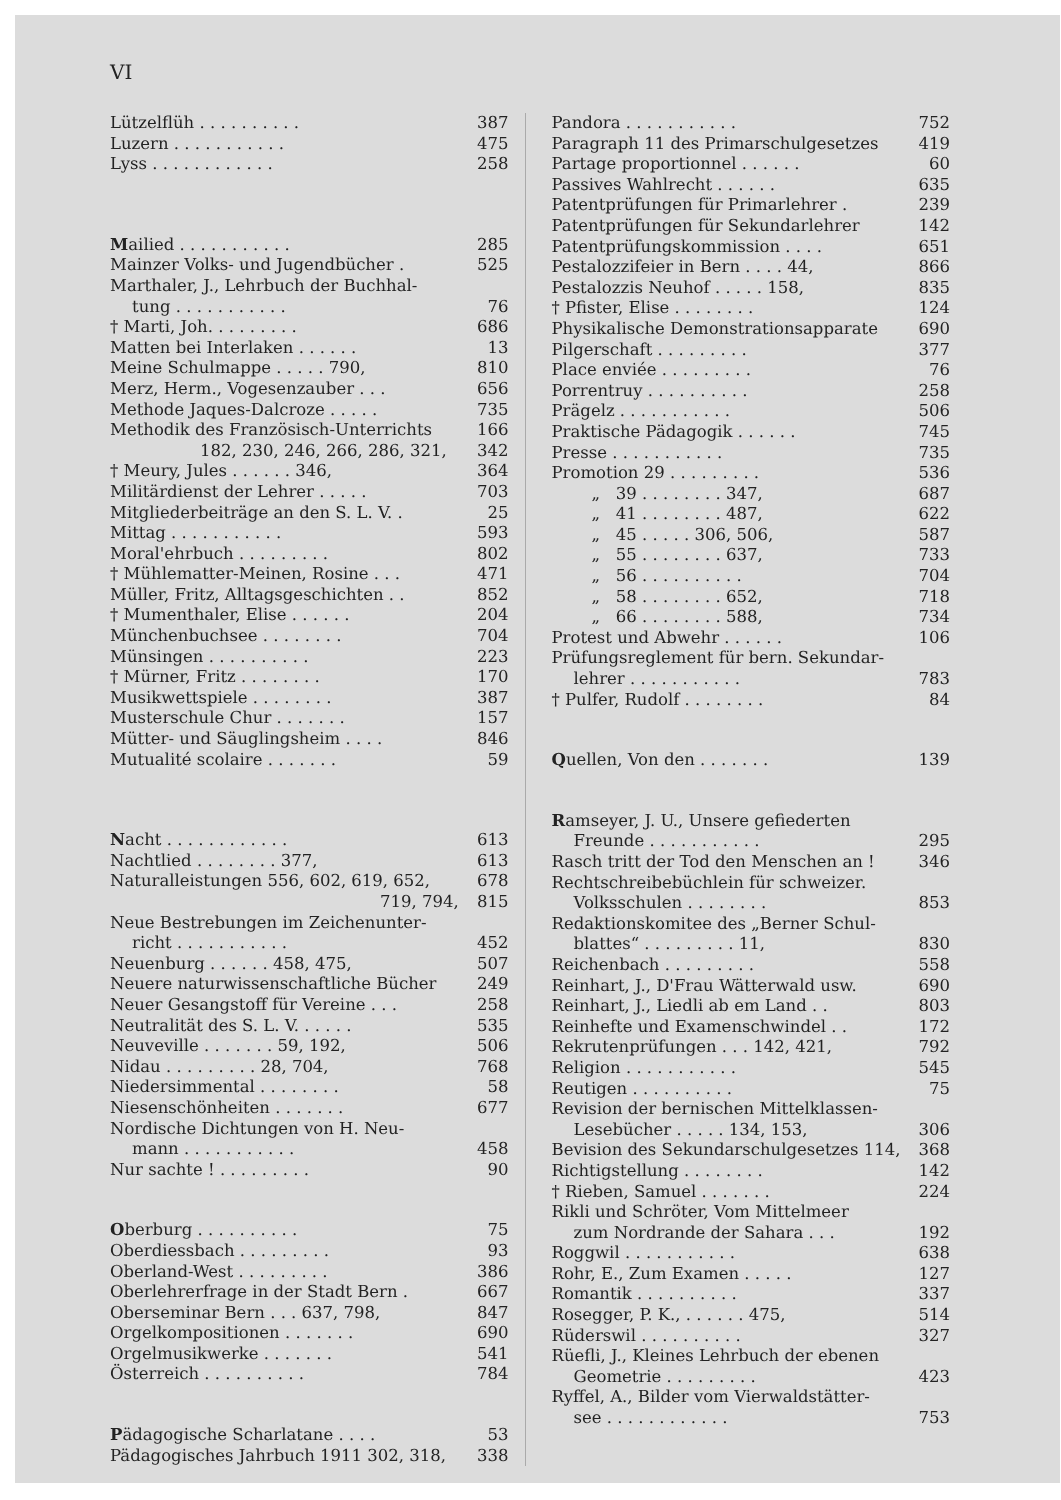VI
Lützelflüh . . . . . . . . . . 387
Luzern . . . . . . . . . . . 475
Lyss . . . . . . . . . . . . 258
Mailied . . . . . . . . . . . 285
Mainzer Volks- und Jugendbücher . 525
Marthaler, J., Lehrbuch der Buchhal-
tung . . . . . . . . . . . 76
† Marti, Joh. . . . . . . . . 686
Matten bei Interlaken . . . . . . 13
Meine Schulmappe . . . . . 790, 810
Merz, Herm., Vogesenzauber . . . 656
Methode Jaques-Dalcroze . . . . . 735
Methodik des Französisch-Unterrichts 166
182, 230, 246, 266, 286, 321, 342
† Meury, Jules . . . . . . 346, 364
Militärdienst der Lehrer . . . . . 703
Mitgliederbeiträge an den S. L. V. . 25
Mittag . . . . . . . . . . . 593
Moral'ehrbuch . . . . . . . . . 802
† Mühlematter-Meinen, Rosine . . . 471
Müller, Fritz, Alltagsgeschichten . . 852
† Mumenthaler, Elise . . . . . . 204
Münchenbuchsee . . . . . . . . 704
Münsingen . . . . . . . . . . 223
† Mürner, Fritz . . . . . . . . 170
Musikwettspiele . . . . . . . . 387
Musterschule Chur . . . . . . . 157
Mütter- und Säuglingsheim . . . . 846
Mutualité scolaire . . . . . . . 59
Nacht . . . . . . . . . . . . 613
Nachtlied . . . . . . . . 377, 613
Naturalleistungen 556, 602, 619, 652, 678
719, 794, 815
Neue Bestrebungen im Zeichenunter-
richt . . . . . . . . . . . 452
Neuenburg . . . . . . 458, 475, 507
Neuere naturwissenschaftliche Bücher 249
Neuer Gesangstoff für Vereine . . . 258
Neutralität des S. L. V. . . . . . 535
Neuveville . . . . . . . 59, 192, 506
Nidau . . . . . . . . . 28, 704, 768
Niedersimmental . . . . . . . . 58
Niesenschönheiten . . . . . . . 677
Nordische Dichtungen von H. Neu-
mann . . . . . . . . . . . 458
Nur sachte ! . . . . . . . . . 90
Oberburg . . . . . . . . . . 75
Oberdiessbach . . . . . . . . . 93
Oberland-West . . . . . . . . . 386
Oberlehrerfrage in der Stadt Bern . 667
Oberseminar Bern . . . 637, 798, 847
Orgelkompositionen . . . . . . . 690
Orgelmusikwerke . . . . . . . 541
Österreich . . . . . . . . . . 784
Pädagogische Scharlatane . . . . 53
Pädagogisches Jahrbuch 1911 302, 318, 338
Pandora . . . . . . . . . . . 752
Paragraph 11 des Primarschulgesetzes 419
Partage proportionnel . . . . . . 60
Passives Wahlrecht . . . . . . 635
Patentprüfungen für Primarlehrer . 239
Patentprüfungen für Sekundarlehrer 142
Patentprüfungskommission . . . . 651
Pestalozzifeier in Bern . . . . 44, 866
Pestalozzis Neuhof . . . . . 158, 835
† Pfister, Elise . . . . . . . . 124
Physikalische Demonstrationsapparate 690
Pilgerschaft . . . . . . . . . 377
Place enviée . . . . . . . . . 76
Porrentruy . . . . . . . . . . 258
Prägelz . . . . . . . . . . . 506
Praktische Pädagogik . . . . . . 745
Presse . . . . . . . . . . . 735
Promotion 29 . . . . . . . . . 536
„ 39 . . . . . . . . 347, 687
„ 41 . . . . . . . . 487, 622
„ 45 . . . . . 306, 506, 587
„ 55 . . . . . . . . 637, 733
„ 56 . . . . . . . . . . 704
„ 58 . . . . . . . . 652, 718
„ 66 . . . . . . . . 588, 734
Protest und Abwehr . . . . . . 106
Prüfungsreglement für bern. Sekundar-
lehrer . . . . . . . . . . . 783
† Pulfer, Rudolf . . . . . . . . 84
Quellen, Von den . . . . . . . 139
Ramseyer, J. U., Unsere gefiederten
Freunde . . . . . . . . . . . 295
Rasch tritt der Tod den Menschen an ! 346
Rechtschreibebüchlein für schweizer.
Volksschulen . . . . . . . . 853
Redaktionskomitee des „Berner Schul-
blattes“ . . . . . . . . . 11, 830
Reichenbach . . . . . . . . . 558
Reinhart, J., D'Frau Wätterwald usw. 690
Reinhart, J., Liedli ab em Land . . 803
Reinhefte und Examenschwindel . . 172
Rekrutenprüfungen . . . 142, 421, 792
Religion . . . . . . . . . . . 545
Reutigen . . . . . . . . . . 75
Revision der bernischen Mittelklassen-
Lesebücher . . . . . 134, 153, 306
Bevision des Sekundarschulgesetzes 114, 368
Richtigstellung . . . . . . . . 142
† Rieben, Samuel . . . . . . . 224
Rikli und Schröter, Vom Mittelmeer
zum Nordrande der Sahara . . . 192
Roggwil . . . . . . . . . . . 638
Rohr, E., Zum Examen . . . . . 127
Romantik . . . . . . . . . . 337
Rosegger, P. K., . . . . . . 475, 514
Rüderswil . . . . . . . . . . 327
Rüefli, J., Kleines Lehrbuch der ebenen
Geometrie . . . . . . . . . 423
Ryffel, A., Bilder vom Vierwaldstätter-
see . . . . . . . . . . . . 753